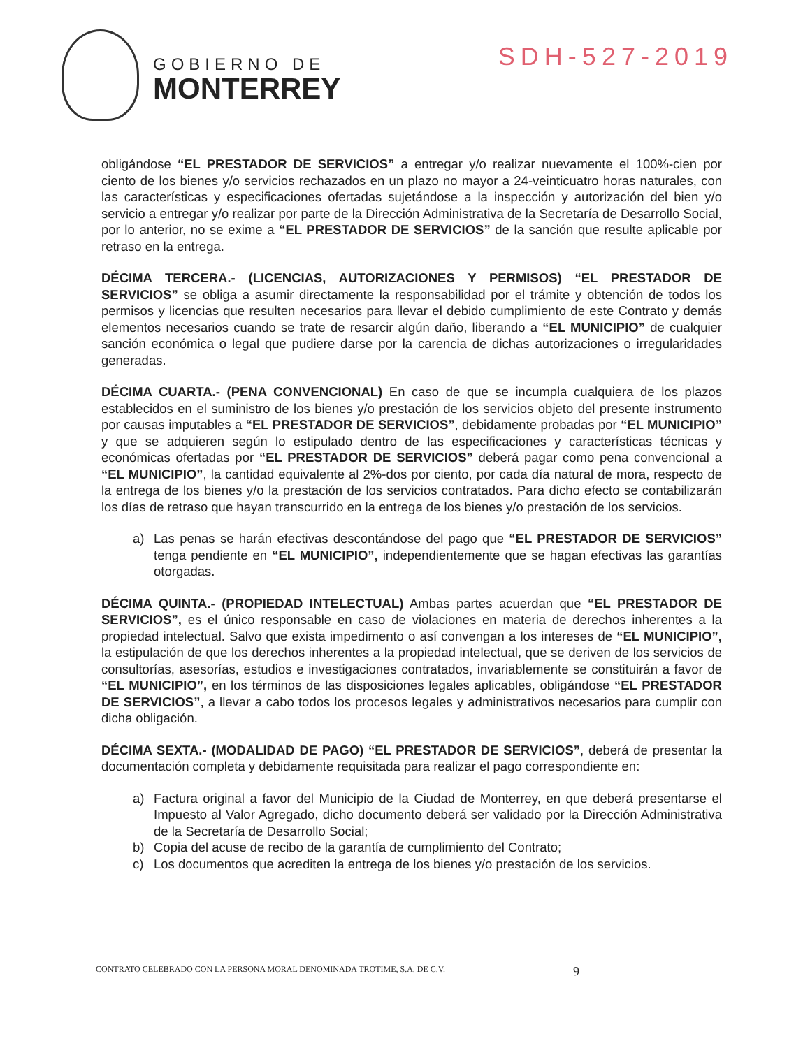GOBIERNO DE
MONTERREY
SDH-527-2019
obligándose “EL PRESTADOR DE SERVICIOS” a entregar y/o realizar nuevamente el 100%-cien por ciento de los bienes y/o servicios rechazados en un plazo no mayor a 24-veinticuatro horas naturales, con las características y especificaciones ofertadas sujetándose a la inspección y autorización del bien y/o servicio a entregar y/o realizar por parte de la Dirección Administrativa de la Secretaría de Desarrollo Social, por lo anterior, no se exime a “EL PRESTADOR DE SERVICIOS” de la sanción que resulte aplicable por retraso en la entrega.
DÉCIMA TERCERA.- (LICENCIAS, AUTORIZACIONES Y PERMISOS) “EL PRESTADOR DE SERVICIOS” se obliga a asumir directamente la responsabilidad por el trámite y obtención de todos los permisos y licencias que resulten necesarios para llevar el debido cumplimiento de este Contrato y demás elementos necesarios cuando se trate de resarcir algún daño, liberando a “EL MUNICIPIO” de cualquier sanción económica o legal que pudiere darse por la carencia de dichas autorizaciones o irregularidades generadas.
DÉCIMA CUARTA.- (PENA CONVENCIONAL) En caso de que se incumpla cualquiera de los plazos establecidos en el suministro de los bienes y/o prestación de los servicios objeto del presente instrumento por causas imputables a “EL PRESTADOR DE SERVICIOS”, debidamente probadas por “EL MUNICIPIO” y que se adquieren según lo estipulado dentro de las especificaciones y características técnicas y económicas ofertadas por “EL PRESTADOR DE SERVICIOS” deberá pagar como pena convencional a “EL MUNICIPIO”, la cantidad equivalente al 2%-dos por ciento, por cada día natural de mora, respecto de la entrega de los bienes y/o la prestación de los servicios contratados. Para dicho efecto se contabilizarán los días de retraso que hayan transcurrido en la entrega de los bienes y/o prestación de los servicios.
a) Las penas se harán efectivas descontándose del pago que “EL PRESTADOR DE SERVICIOS” tenga pendiente en “EL MUNICIPIO”, independientemente que se hagan efectivas las garantías otorgadas.
DÉCIMA QUINTA.- (PROPIEDAD INTELECTUAL) Ambas partes acuerdan que “EL PRESTADOR DE SERVICIOS”, es el único responsable en caso de violaciones en materia de derechos inherentes a la propiedad intelectual. Salvo que exista impedimento o así convengan a los intereses de “EL MUNICIPIO”, la estipulación de que los derechos inherentes a la propiedad intelectual, que se deriven de los servicios de consultorías, asesorías, estudios e investigaciones contratados, invariablemente se constituirán a favor de “EL MUNICIPIO”, en los términos de las disposiciones legales aplicables, obligándose “EL PRESTADOR DE SERVICIOS”, a llevar a cabo todos los procesos legales y administrativos necesarios para cumplir con dicha obligación.
DÉCIMA SEXTA.- (MODALIDAD DE PAGO) “EL PRESTADOR DE SERVICIOS”, deberá de presentar la documentación completa y debidamente requisitada para realizar el pago correspondiente en:
a) Factura original a favor del Municipio de la Ciudad de Monterrey, en que deberá presentarse el Impuesto al Valor Agregado, dicho documento deberá ser validado por la Dirección Administrativa de la Secretaría de Desarrollo Social;
b) Copia del acuse de recibo de la garantía de cumplimiento del Contrato;
c) Los documentos que acrediten la entrega de los bienes y/o prestación de los servicios.
CONTRATO CELEBRADO CON LA PERSONA MORAL DENOMINADA TROTIME, S.A. DE C.V. 9